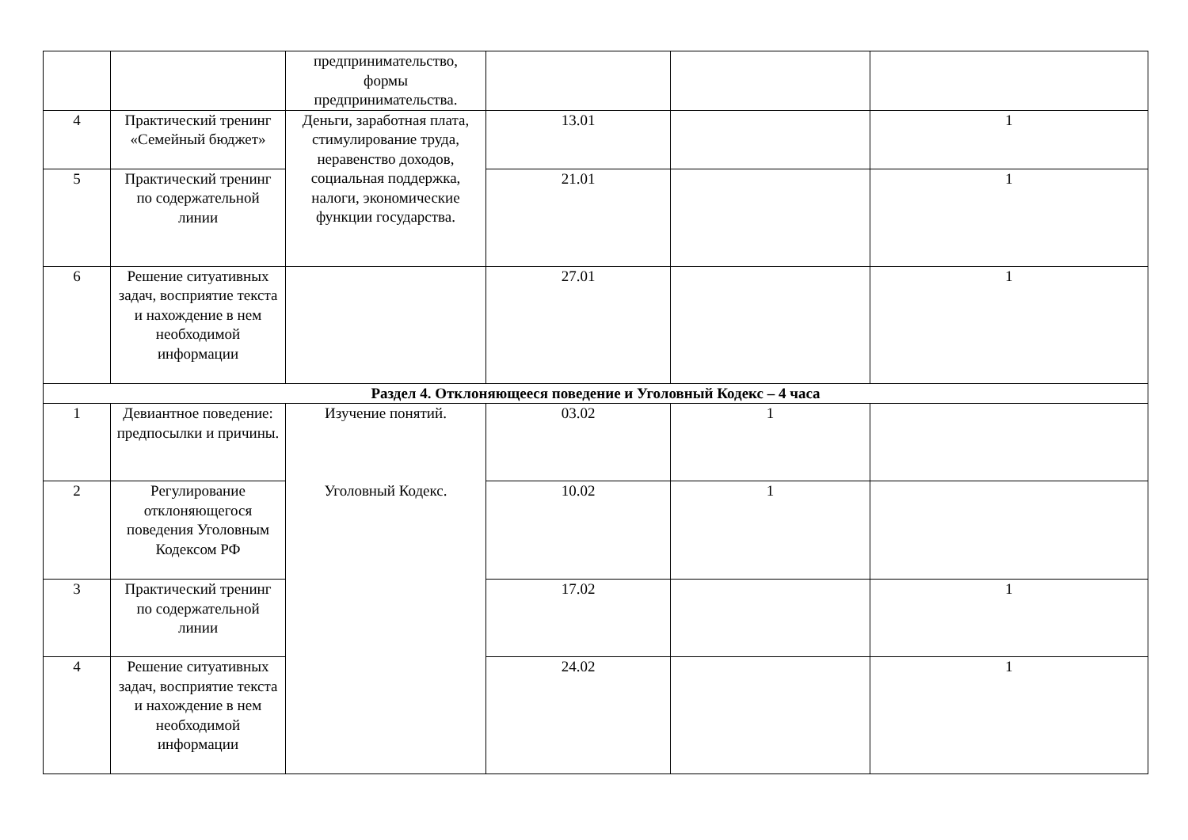| | | предпринимательство, формы предпринимательства. | | | |
| 4 | Практический тренинг «Семейный бюджет» | Деньги, заработная плата, стимулирование труда, неравенство доходов, социальная поддержка, налоги, экономические функции государства. | 13.01 | | 1 |
| 5 | Практический тренинг по содержательной линии | | 21.01 | | 1 |
| 6 | Решение ситуативных задач, восприятие текста и нахождение в нем необходимой информации | | 27.01 | | 1 |
| Раздел 4. Отклоняющееся поведение и Уголовный Кодекс – 4 часа | | | | | |
| 1 | Девиантное поведение: предпосылки и причины. | Изучение понятий. Уголовный Кодекс. | 03.02 | 1 | |
| 2 | Регулирование отклоняющегося поведения Уголовным Кодексом РФ | | 10.02 | 1 | |
| 3 | Практический тренинг по содержательной линии | | 17.02 | | 1 |
| 4 | Решение ситуативных задач, восприятие текста и нахождение в нем необходимой информации | | 24.02 | | 1 |